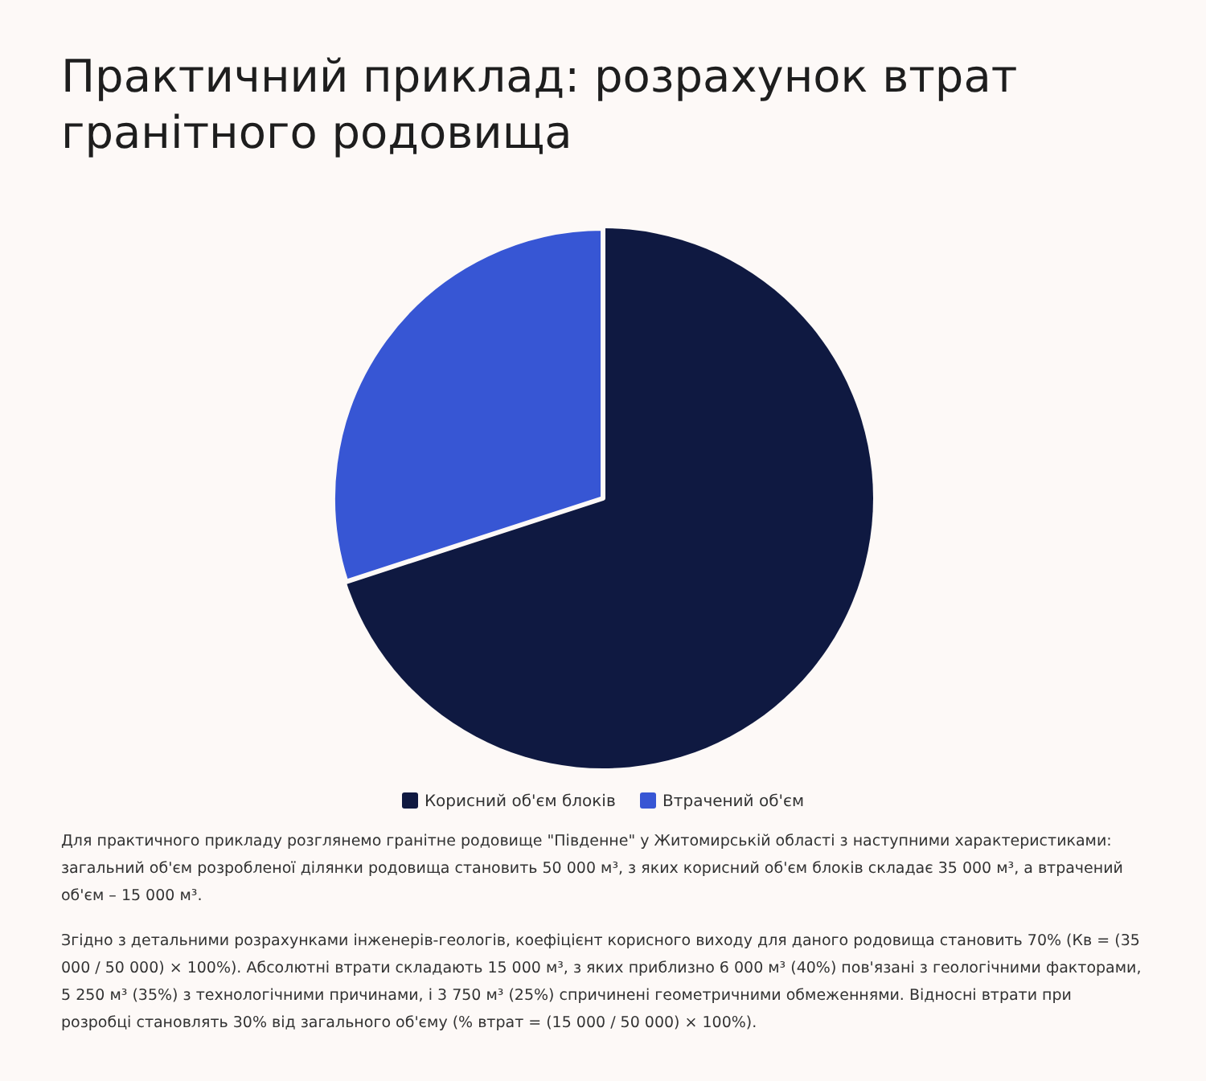Практичний приклад: розрахунок втрат гранітного родовища
Корисний об'єм блоків Втрачений об'єм
Для практичного прикладу розглянемо гранітне родовище "Південне" у Житомирській області з наступними характеристиками: загальний об'єм розробленої ділянки родовища становить 50 000 м³, з яких корисний об'єм блоків складає 35 000 м³, а втрачений об'єм – 15 000 м³.
Згідно з детальними розрахунками інженерів-геологів, коефіцієнт корисного виходу для даного родовища становить 70% (Кв = (35 000 / 50 000) × 100%). Абсолютні втрати складають 15 000 м³, з яких приблизно 6 000 м³ (40%) пов'язані з геологічними факторами, 5 250 м³ (35%) з технологічними причинами, і 3 750 м³ (25%) спричинені геометричними обмеженнями. Відносні втрати при розробці становлять 30% від загального об'єму (% втрат = (15 000 / 50 000) × 100%).